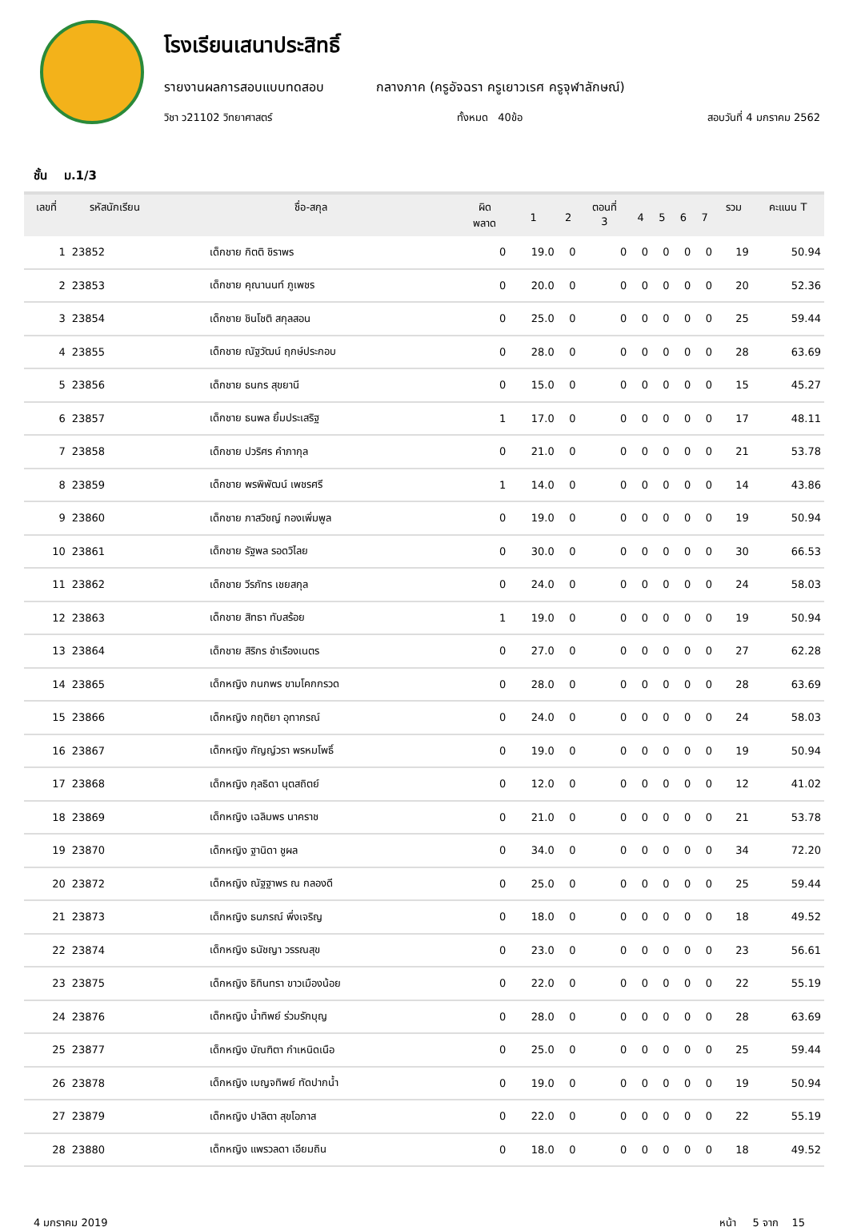โรงเรียนเสนาประสิทธิ์
รายงานผลการสอบแบบทดสอบ กลางภาค (ครูอัจฉรา ครูเยาวเรศ ครูจุฬาลักษณ์)
วิชา ว21102 วิทยาศาสตร์ ทั้งหมด 40ข้อ สอบวันที่ 4 มกราคม 2562
ชั้น ม.1/3
| เลขที่ | รหัสนักเรียน | ชื่อ-สกุล | ผิด พลาด | 1 | 2 | ตอนที่ 3 | 4 | 5 | 6 | 7 | รวม | คะแนน T |
| --- | --- | --- | --- | --- | --- | --- | --- | --- | --- | --- | --- | --- |
| 1 | 23852 | เด็กชาย กิตติ ชิราพร | 0 | 19.0 | 0 | 0 | 0 | 0 | 0 | 0 | 19 | 50.94 |
| 2 | 23853 | เด็กชาย คุณานนท์ ภูเพชร | 0 | 20.0 | 0 | 0 | 0 | 0 | 0 | 0 | 20 | 52.36 |
| 3 | 23854 | เด็กชาย ชินโชติ สกุลสอน | 0 | 25.0 | 0 | 0 | 0 | 0 | 0 | 0 | 25 | 59.44 |
| 4 | 23855 | เด็กชาย ณัฐวัฒน์ ฤกษ์ประกอบ | 0 | 28.0 | 0 | 0 | 0 | 0 | 0 | 0 | 28 | 63.69 |
| 5 | 23856 | เด็กชาย ธนกร สุขยานี | 0 | 15.0 | 0 | 0 | 0 | 0 | 0 | 0 | 15 | 45.27 |
| 6 | 23857 | เด็กชาย ธนพล ยิ้มประเสริฐ | 1 | 17.0 | 0 | 0 | 0 | 0 | 0 | 0 | 17 | 48.11 |
| 7 | 23858 | เด็กชาย ปวริศร คำภากุล | 0 | 21.0 | 0 | 0 | 0 | 0 | 0 | 0 | 21 | 53.78 |
| 8 | 23859 | เด็กชาย พรพิพัฒน์ เพชรศรี | 1 | 14.0 | 0 | 0 | 0 | 0 | 0 | 0 | 14 | 43.86 |
| 9 | 23860 | เด็กชาย ภาสวิชญ์ กองเพิ่มพูล | 0 | 19.0 | 0 | 0 | 0 | 0 | 0 | 0 | 19 | 50.94 |
| 10 | 23861 | เด็กชาย รัฐพล รอดวิไลย | 0 | 30.0 | 0 | 0 | 0 | 0 | 0 | 0 | 30 | 66.53 |
| 11 | 23862 | เด็กชาย วีรภัทร เชยสกุล | 0 | 24.0 | 0 | 0 | 0 | 0 | 0 | 0 | 24 | 58.03 |
| 12 | 23863 | เด็กชาย สิทธา ทับสร้อย | 1 | 19.0 | 0 | 0 | 0 | 0 | 0 | 0 | 19 | 50.94 |
| 13 | 23864 | เด็กชาย สิริกร ชำเรืองเนตร | 0 | 27.0 | 0 | 0 | 0 | 0 | 0 | 0 | 27 | 62.28 |
| 14 | 23865 | เด็กหญิง กนกพร ขามโคกกรวด | 0 | 28.0 | 0 | 0 | 0 | 0 | 0 | 0 | 28 | 63.69 |
| 15 | 23866 | เด็กหญิง กฤติยา อุทากรณ์ | 0 | 24.0 | 0 | 0 | 0 | 0 | 0 | 0 | 24 | 58.03 |
| 16 | 23867 | เด็กหญิง กัญญ์วรา พรหมโพธิ์ | 0 | 19.0 | 0 | 0 | 0 | 0 | 0 | 0 | 19 | 50.94 |
| 17 | 23868 | เด็กหญิง กุลธิดา นุตสถิตย์ | 0 | 12.0 | 0 | 0 | 0 | 0 | 0 | 0 | 12 | 41.02 |
| 18 | 23869 | เด็กหญิง เฉลิมพร นาคราช | 0 | 21.0 | 0 | 0 | 0 | 0 | 0 | 0 | 21 | 53.78 |
| 19 | 23870 | เด็กหญิง ฐานิดา ชูผล | 0 | 34.0 | 0 | 0 | 0 | 0 | 0 | 0 | 34 | 72.20 |
| 20 | 23872 | เด็กหญิง ณัฐฐาพร ณ กลองดี | 0 | 25.0 | 0 | 0 | 0 | 0 | 0 | 0 | 25 | 59.44 |
| 21 | 23873 | เด็กหญิง ธนภรณ์ พึ่งเจริญ | 0 | 18.0 | 0 | 0 | 0 | 0 | 0 | 0 | 18 | 49.52 |
| 22 | 23874 | เด็กหญิง ธนัชญา วรรณสุข | 0 | 23.0 | 0 | 0 | 0 | 0 | 0 | 0 | 23 | 56.61 |
| 23 | 23875 | เด็กหญิง ธิทินทรา ขาวเมืองน้อย | 0 | 22.0 | 0 | 0 | 0 | 0 | 0 | 0 | 22 | 55.19 |
| 24 | 23876 | เด็กหญิง น้ำทิพย์ ร่วมรักบุญ | 0 | 28.0 | 0 | 0 | 0 | 0 | 0 | 0 | 28 | 63.69 |
| 25 | 23877 | เด็กหญิง บัณฑิตา กำเหนิดเนือ | 0 | 25.0 | 0 | 0 | 0 | 0 | 0 | 0 | 25 | 59.44 |
| 26 | 23878 | เด็กหญิง เบญจทิพย์ ทัดปากน้ำ | 0 | 19.0 | 0 | 0 | 0 | 0 | 0 | 0 | 19 | 50.94 |
| 27 | 23879 | เด็กหญิง ปาลิตา สุขโอภาส | 0 | 22.0 | 0 | 0 | 0 | 0 | 0 | 0 | 22 | 55.19 |
| 28 | 23880 | เด็กหญิง แพรวลดา เอียมถิน | 0 | 18.0 | 0 | 0 | 0 | 0 | 0 | 0 | 18 | 49.52 |
4 มกราคม 2019 หน้า 5 จาก 15